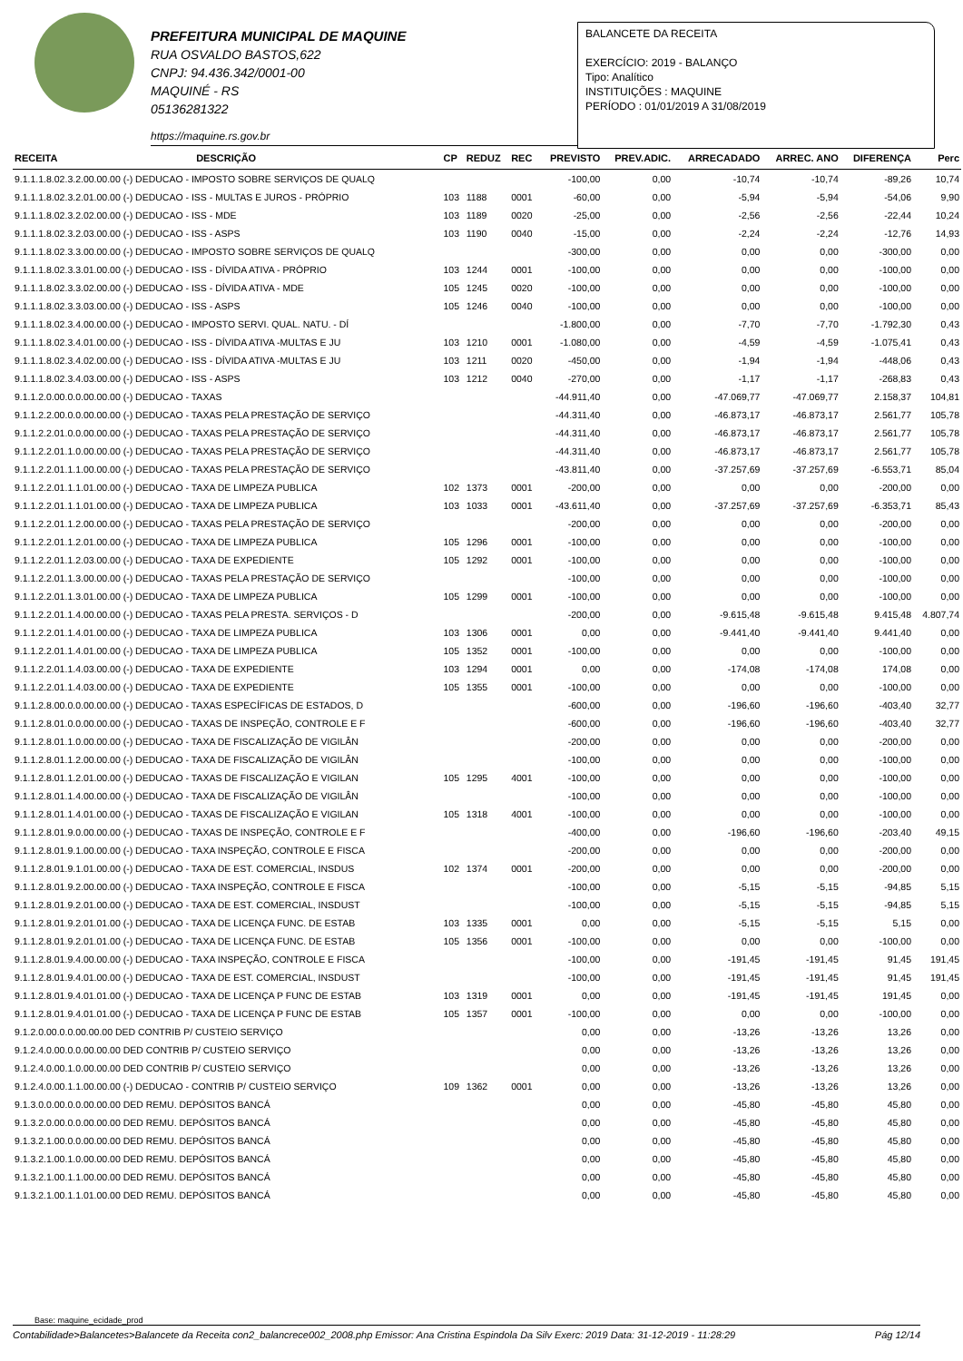PREFEITURA MUNICIPAL DE MAQUINE
RUA OSVALDO BASTOS,622
CNPJ: 94.436.342/0001-00
MAQUINÉ - RS
05136281322
https://maquine.rs.gov.br
BALANCETE DA RECEITA
EXERCÍCIO: 2019 - BALANÇO
Tipo: Analítico
INSTITUIÇÕES : MAQUINE
PERÍODO : 01/01/2019 A 31/08/2019
| RECEITA | DESCRIÇÃO | CP | REDUZ | REC | PREVISTO | PREV.ADIC. | ARRECADADO | ARREC. ANO | DIFERENÇA | Perc |
| --- | --- | --- | --- | --- | --- | --- | --- | --- | --- | --- |
| 9.1.1.1.8.02.3.2.00.00.00 (-) DEDUCAO - IMPOSTO SOBRE SERVIÇOS DE QUALQ | | | | | -100,00 | 0,00 | -10,74 | -10,74 | -89,26 | 10,74 |
| 9.1.1.1.8.02.3.2.01.00.00 (-) DEDUCAO - ISS - MULTAS E JUROS - PRÓPRIO | | 103 | 1188 | 0001 | -60,00 | 0,00 | -5,94 | -5,94 | -54,06 | 9,90 |
| 9.1.1.1.8.02.3.2.02.00.00 (-) DEDUCAO - ISS - MDE | | 103 | 1189 | 0020 | -25,00 | 0,00 | -2,56 | -2,56 | -22,44 | 10,24 |
| 9.1.1.1.8.02.3.2.03.00.00 (-) DEDUCAO - ISS - ASPS | | 103 | 1190 | 0040 | -15,00 | 0,00 | -2,24 | -2,24 | -12,76 | 14,93 |
| 9.1.1.1.8.02.3.3.00.00.00 (-) DEDUCAO - IMPOSTO SOBRE SERVIÇOS DE QUALQ | | | | | -300,00 | 0,00 | 0,00 | 0,00 | -300,00 | 0,00 |
| 9.1.1.1.8.02.3.3.01.00.00 (-) DEDUCAO - ISS - DÍVIDA ATIVA - PRÓPRIO | | 103 | 1244 | 0001 | -100,00 | 0,00 | 0,00 | 0,00 | -100,00 | 0,00 |
| 9.1.1.1.8.02.3.3.02.00.00 (-) DEDUCAO - ISS - DÍVIDA ATIVA - MDE | | 105 | 1245 | 0020 | -100,00 | 0,00 | 0,00 | 0,00 | -100,00 | 0,00 |
| 9.1.1.1.8.02.3.3.03.00.00 (-) DEDUCAO - ISS - ASPS | | 105 | 1246 | 0040 | -100,00 | 0,00 | 0,00 | 0,00 | -100,00 | 0,00 |
| 9.1.1.1.8.02.3.4.00.00.00 (-) DEDUCAO - IMPOSTO SERVI. QUAL. NATU. - DÍ | | | | | -1.800,00 | 0,00 | -7,70 | -7,70 | -1.792,30 | 0,43 |
| 9.1.1.1.8.02.3.4.01.00.00 (-) DEDUCAO - ISS - DÍVIDA ATIVA -MULTAS E JU | | 103 | 1210 | 0001 | -1.080,00 | 0,00 | -4,59 | -4,59 | -1.075,41 | 0,43 |
| 9.1.1.1.8.02.3.4.02.00.00 (-) DEDUCAO - ISS - DÍVIDA ATIVA -MULTAS E JU | | 103 | 1211 | 0020 | -450,00 | 0,00 | -1,94 | -1,94 | -448,06 | 0,43 |
| 9.1.1.1.8.02.3.4.03.00.00 (-) DEDUCAO - ISS - ASPS | | 103 | 1212 | 0040 | -270,00 | 0,00 | -1,17 | -1,17 | -268,83 | 0,43 |
| 9.1.1.2.0.00.0.0.00.00.00 (-) DEDUCAO - TAXAS | | | | | -44.911,40 | 0,00 | -47.069,77 | -47.069,77 | 2.158,37 | 104,81 |
| 9.1.1.2.2.00.0.0.00.00.00 (-) DEDUCAO - TAXAS PELA PRESTAÇÃO DE SERVIÇO | | | | | -44.311,40 | 0,00 | -46.873,17 | -46.873,17 | 2.561,77 | 105,78 |
| 9.1.1.2.2.01.0.0.00.00.00 (-) DEDUCAO - TAXAS PELA PRESTAÇÃO DE SERVIÇO | | | | | -44.311,40 | 0,00 | -46.873,17 | -46.873,17 | 2.561,77 | 105,78 |
| 9.1.1.2.2.01.1.0.00.00.00 (-) DEDUCAO - TAXAS PELA PRESTAÇÃO DE SERVIÇO | | | | | -44.311,40 | 0,00 | -46.873,17 | -46.873,17 | 2.561,77 | 105,78 |
| 9.1.1.2.2.01.1.1.00.00.00 (-) DEDUCAO - TAXAS PELA PRESTAÇÃO DE SERVIÇO | | | | | -43.811,40 | 0,00 | -37.257,69 | -37.257,69 | -6.553,71 | 85,04 |
| 9.1.1.2.2.01.1.1.01.00.00 (-) DEDUCAO - TAXA DE LIMPEZA PUBLICA | | 102 | 1373 | 0001 | -200,00 | 0,00 | 0,00 | 0,00 | -200,00 | 0,00 |
| 9.1.1.2.2.01.1.1.01.00.00 (-) DEDUCAO - TAXA DE LIMPEZA PUBLICA | | 103 | 1033 | 0001 | -43.611,40 | 0,00 | -37.257,69 | -37.257,69 | -6.353,71 | 85,43 |
| 9.1.1.2.2.01.1.2.00.00.00 (-) DEDUCAO - TAXAS PELA PRESTAÇÃO DE SERVIÇO | | | | | -200,00 | 0,00 | 0,00 | 0,00 | -200,00 | 0,00 |
| 9.1.1.2.2.01.1.2.01.00.00 (-) DEDUCAO - TAXA DE LIMPEZA PUBLICA | | 105 | 1296 | 0001 | -100,00 | 0,00 | 0,00 | 0,00 | -100,00 | 0,00 |
| 9.1.1.2.2.01.1.2.03.00.00 (-) DEDUCAO - TAXA DE EXPEDIENTE | | 105 | 1292 | 0001 | -100,00 | 0,00 | 0,00 | 0,00 | -100,00 | 0,00 |
| 9.1.1.2.2.01.1.3.00.00.00 (-) DEDUCAO - TAXAS PELA PRESTAÇÃO DE SERVIÇO | | | | | -100,00 | 0,00 | 0,00 | 0,00 | -100,00 | 0,00 |
| 9.1.1.2.2.01.1.3.01.00.00 (-) DEDUCAO - TAXA DE LIMPEZA PUBLICA | | 105 | 1299 | 0001 | -100,00 | 0,00 | 0,00 | 0,00 | -100,00 | 0,00 |
| 9.1.1.2.2.01.1.4.00.00.00 (-) DEDUCAO - TAXAS PELA PRESTA. SERVIÇOS - D | | | | | -200,00 | 0,00 | -9.615,48 | -9.615,48 | 9.415,48 | 4.807,74 |
| 9.1.1.2.2.01.1.4.01.00.00 (-) DEDUCAO - TAXA DE LIMPEZA PUBLICA | | 103 | 1306 | 0001 | 0,00 | 0,00 | -9.441,40 | -9.441,40 | 9.441,40 | 0,00 |
| 9.1.1.2.2.01.1.4.01.00.00 (-) DEDUCAO - TAXA DE LIMPEZA PUBLICA | | 105 | 1352 | 0001 | -100,00 | 0,00 | 0,00 | 0,00 | -100,00 | 0,00 |
| 9.1.1.2.2.01.1.4.03.00.00 (-) DEDUCAO - TAXA DE EXPEDIENTE | | 103 | 1294 | 0001 | 0,00 | 0,00 | -174,08 | -174,08 | 174,08 | 0,00 |
| 9.1.1.2.2.01.1.4.03.00.00 (-) DEDUCAO - TAXA DE EXPEDIENTE | | 105 | 1355 | 0001 | -100,00 | 0,00 | 0,00 | 0,00 | -100,00 | 0,00 |
| 9.1.1.2.8.00.0.0.00.00.00 (-) DEDUCAO - TAXAS ESPECÍFICAS DE ESTADOS, D | | | | | -600,00 | 0,00 | -196,60 | -196,60 | -403,40 | 32,77 |
| 9.1.1.2.8.01.0.0.00.00.00 (-) DEDUCAO - TAXAS DE INSPEÇÃO, CONTROLE E F | | | | | -600,00 | 0,00 | -196,60 | -196,60 | -403,40 | 32,77 |
| 9.1.1.2.8.01.1.0.00.00.00 (-) DEDUCAO - TAXA DE FISCALIZAÇÃO DE VIGILÂN | | | | | -200,00 | 0,00 | 0,00 | 0,00 | -200,00 | 0,00 |
| 9.1.1.2.8.01.1.2.00.00.00 (-) DEDUCAO - TAXA DE FISCALIZAÇÃO DE VIGILÂN | | | | | -100,00 | 0,00 | 0,00 | 0,00 | -100,00 | 0,00 |
| 9.1.1.2.8.01.1.2.01.00.00 (-) DEDUCAO - TAXAS DE FISCALIZAÇÃO E VIGILAN | | 105 | 1295 | 4001 | -100,00 | 0,00 | 0,00 | 0,00 | -100,00 | 0,00 |
| 9.1.1.2.8.01.1.4.00.00.00 (-) DEDUCAO - TAXA DE FISCALIZAÇÃO DE VIGILÂN | | | | | -100,00 | 0,00 | 0,00 | 0,00 | -100,00 | 0,00 |
| 9.1.1.2.8.01.1.4.01.00.00 (-) DEDUCAO - TAXAS DE FISCALIZAÇÃO E VIGILAN | | 105 | 1318 | 4001 | -100,00 | 0,00 | 0,00 | 0,00 | -100,00 | 0,00 |
| 9.1.1.2.8.01.9.0.00.00.00 (-) DEDUCAO - TAXAS DE INSPEÇÃO, CONTROLE E F | | | | | -400,00 | 0,00 | -196,60 | -196,60 | -203,40 | 49,15 |
| 9.1.1.2.8.01.9.1.00.00.00 (-) DEDUCAO - TAXA INSPEÇÃO, CONTROLE E FISCA | | | | | -200,00 | 0,00 | 0,00 | 0,00 | -200,00 | 0,00 |
| 9.1.1.2.8.01.9.1.01.00.00 (-) DEDUCAO - TAXA DE EST. COMERCIAL, INSDUS | | 102 | 1374 | 0001 | -200,00 | 0,00 | 0,00 | 0,00 | -200,00 | 0,00 |
| 9.1.1.2.8.01.9.2.00.00.00 (-) DEDUCAO - TAXA INSPEÇÃO, CONTROLE E FISCA | | | | | -100,00 | 0,00 | -5,15 | -5,15 | -94,85 | 5,15 |
| 9.1.1.2.8.01.9.2.01.00.00 (-) DEDUCAO - TAXA DE EST. COMERCIAL, INSDUST | | | | | -100,00 | 0,00 | -5,15 | -5,15 | -94,85 | 5,15 |
| 9.1.1.2.8.01.9.2.01.01.00 (-) DEDUCAO - TAXA DE LICENÇA FUNC. DE ESTAB | | 103 | 1335 | 0001 | 0,00 | 0,00 | -5,15 | -5,15 | 5,15 | 0,00 |
| 9.1.1.2.8.01.9.2.01.01.00 (-) DEDUCAO - TAXA DE LICENÇA FUNC. DE ESTAB | | 105 | 1356 | 0001 | -100,00 | 0,00 | 0,00 | 0,00 | -100,00 | 0,00 |
| 9.1.1.2.8.01.9.4.00.00.00 (-) DEDUCAO - TAXA INSPEÇÃO, CONTROLE E FISCA | | | | | -100,00 | 0,00 | -191,45 | -191,45 | 91,45 | 191,45 |
| 9.1.1.2.8.01.9.4.01.00.00 (-) DEDUCAO - TAXA DE EST. COMERCIAL, INSDUST | | | | | -100,00 | 0,00 | -191,45 | -191,45 | 91,45 | 191,45 |
| 9.1.1.2.8.01.9.4.01.01.00 (-) DEDUCAO - TAXA DE LICENÇA P FUNC DE ESTAB | | 103 | 1319 | 0001 | 0,00 | 0,00 | -191,45 | -191,45 | 191,45 | 0,00 |
| 9.1.1.2.8.01.9.4.01.01.00 (-) DEDUCAO - TAXA DE LICENÇA P FUNC DE ESTAB | | 105 | 1357 | 0001 | -100,00 | 0,00 | 0,00 | 0,00 | -100,00 | 0,00 |
| 9.1.2.0.00.0.0.00.00.00 DED CONTRIB P/ CUSTEIO SERVIÇO | | | | | 0,00 | 0,00 | -13,26 | -13,26 | 13,26 | 0,00 |
| 9.1.2.4.0.00.0.0.00.00.00 DED CONTRIB P/ CUSTEIO SERVIÇO | | | | | 0,00 | 0,00 | -13,26 | -13,26 | 13,26 | 0,00 |
| 9.1.2.4.0.00.1.0.00.00.00 DED CONTRIB P/ CUSTEIO SERVIÇO | | | | | 0,00 | 0,00 | -13,26 | -13,26 | 13,26 | 0,00 |
| 9.1.2.4.0.00.1.1.00.00.00 (-) DEDUCAO - CONTRIB P/ CUSTEIO SERVIÇO | | 109 | 1362 | 0001 | 0,00 | 0,00 | -13,26 | -13,26 | 13,26 | 0,00 |
| 9.1.3.0.0.00.0.0.00.00.00 DED REMU. DEPÓSITOS BANCÁ | | | | | 0,00 | 0,00 | -45,80 | -45,80 | 45,80 | 0,00 |
| 9.1.3.2.0.00.0.0.00.00.00 DED REMU. DEPÓSITOS BANCÁ | | | | | 0,00 | 0,00 | -45,80 | -45,80 | 45,80 | 0,00 |
| 9.1.3.2.1.00.0.0.00.00.00 DED REMU. DEPÓSITOS BANCÁ | | | | | 0,00 | 0,00 | -45,80 | -45,80 | 45,80 | 0,00 |
| 9.1.3.2.1.00.1.0.00.00.00 DED REMU. DEPÓSITOS BANCÁ | | | | | 0,00 | 0,00 | -45,80 | -45,80 | 45,80 | 0,00 |
| 9.1.3.2.1.00.1.1.00.00.00 DED REMU. DEPÓSITOS BANCÁ | | | | | 0,00 | 0,00 | -45,80 | -45,80 | 45,80 | 0,00 |
| 9.1.3.2.1.00.1.1.01.00.00 DED REMU. DEPÓSITOS BANCÁ | | | | | 0,00 | 0,00 | -45,80 | -45,80 | 45,80 | 0,00 |
Base: maquine_ecidade_prod
Contabilidade>Balancetes>Balancete da Receita con2_balancrece002_2008.php Emissor: Ana Cristina Espindola Da Silv Exerc: 2019 Data: 31-12-2019 - 11:28:29 Pág 12/14